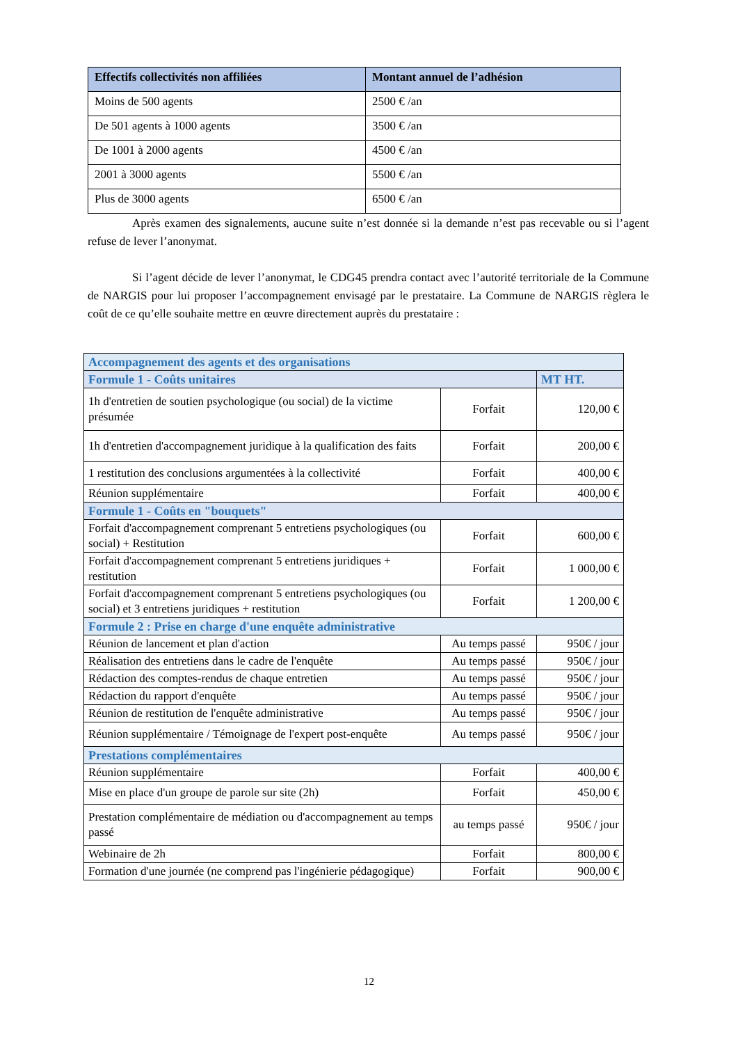| Effectifs collectivités non affiliées | Montant annuel de l’adhésion |
| --- | --- |
| Moins de 500 agents | 2500 € /an |
| De 501 agents à 1000 agents | 3500 € /an |
| De 1001 à 2000 agents | 4500 € /an |
| 2001 à 3000 agents | 5500 € /an |
| Plus de 3000 agents | 6500 € /an |
Après examen des signalements, aucune suite n’est donnée si la demande n’est pas recevable ou si l’agent refuse de lever l’anonymat.
Si l’agent décide de lever l’anonymat, le CDG45 prendra contact avec l’autorité territoriale de la Commune de NARGIS pour lui proposer l’accompagnement envisagé par le prestataire. La Commune de NARGIS règlera le coût de ce qu’elle souhaite mettre en œuvre directement auprès du prestataire :
| Accompagnement des agents et des organisations | | |
| Formule 1 - Coûts unitaires | | MT HT. |
| 1h d'entretien de soutien psychologique (ou social) de la victime présumée | Forfait | 120,00 € |
| 1h d'entretien d'accompagnement juridique à la qualification des faits | Forfait | 200,00 € |
| 1 restitution des conclusions argumentées à la collectivité | Forfait | 400,00 € |
| Réunion supplémentaire | Forfait | 400,00 € |
| Formule 1 - Coûts en "bouquets" | | |
| Forfait d'accompagnement comprenant 5 entretiens psychologiques (ou social) + Restitution | Forfait | 600,00 € |
| Forfait d'accompagnement comprenant 5 entretiens juridiques + restitution | Forfait | 1 000,00 € |
| Forfait d'accompagnement comprenant 5 entretiens psychologiques (ou social) et 3 entretiens juridiques + restitution | Forfait | 1 200,00 € |
| Formule 2 : Prise en charge d'une enquête administrative | | |
| Réunion de lancement et plan d'action | Au temps passé | 950€ / jour |
| Réalisation des entretiens dans le cadre de l'enquête | Au temps passé | 950€ / jour |
| Rédaction des comptes-rendus de chaque entretien | Au temps passé | 950€ / jour |
| Rédaction du rapport d'enquête | Au temps passé | 950€ / jour |
| Réunion de restitution de l'enquête administrative | Au temps passé | 950€ / jour |
| Réunion supplémentaire / Témoignage de l'expert post-enquête | Au temps passé | 950€ / jour |
| Prestations complémentaires | | |
| Réunion supplémentaire | Forfait | 400,00 € |
| Mise en place d'un groupe de parole sur site (2h) | Forfait | 450,00 € |
| Prestation complémentaire de médiation ou d'accompagnement au temps passé | au temps passé | 950€ / jour |
| Webinaire de 2h | Forfait | 800,00 € |
| Formation d'une journée (ne comprend pas l'ingénierie pédagogique) | Forfait | 900,00 € |
12